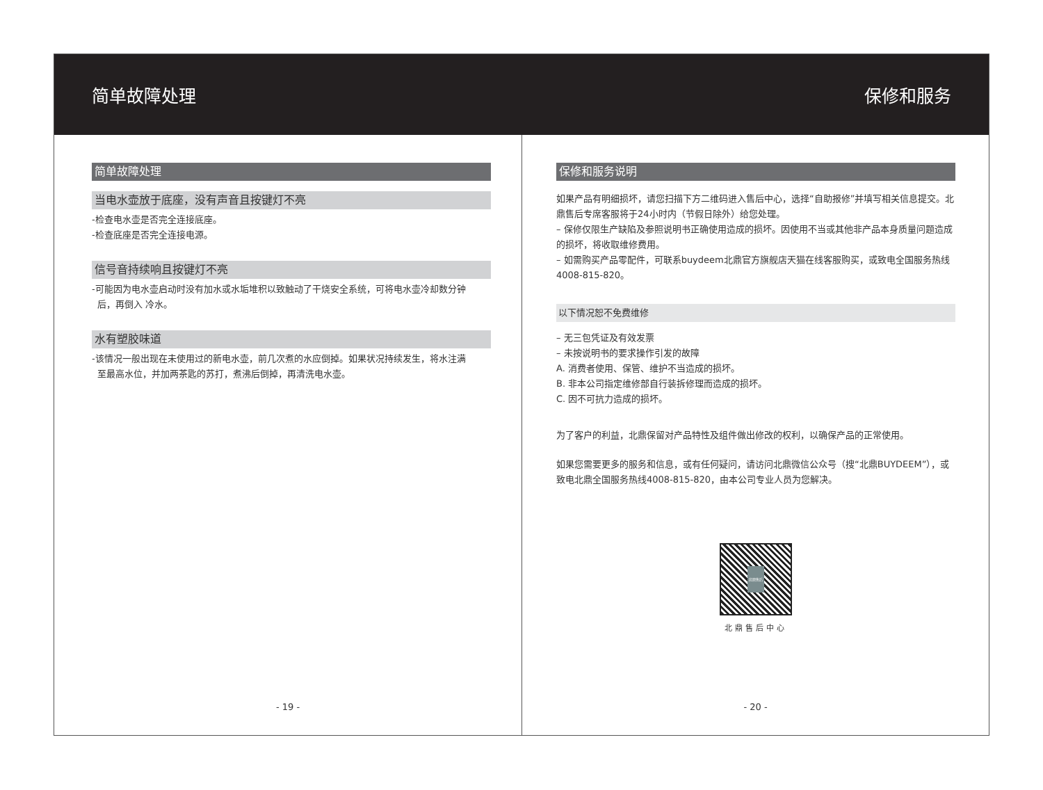简单故障处理 保修和服务
简单故障处理
当电水壶放于底座，没有声音且按键灯不亮
-检查电水壶是否完全连接底座。
-检查底座是否完全连接电源。
信号音持续响且按键灯不亮
-可能因为电水壶启动时没有加水或水垢堆积以致触动了干烧安全系统，可将电水壶冷却数分钟
后，再倒入 冷水。
水有塑胶味道
-该情况一般出现在未使用过的新电水壶，前几次煮的水应倒掉。如果状况持续发生，将水注满
至最高水位，并加两茶匙的苏打，煮沸后倒掉，再清洗电水壶。
- 19 -
保修和服务说明
如果产品有明细损坏，请您扫描下方二维码进入售后中心，选择“自助报修”并填写相关信息提交。北鼎售后专席客服将于24小时内（节假日除外）给您处理。
– 保修仅限生产缺陷及参照说明书正确使用造成的损坏。因使用不当或其他非产品本身质量问题造成的损坏，将收取维修费用。
– 如需购买产品零配件，可联系buydeem北鼎官方旗舰店天猫在线客服购买，或致电全国服务热线4008-815-820。
以下情况恕不免费维修
– 无三包凭证及有效发票
– 未按说明书的要求操作引发的故障
A. 消费者使用、保管、维护不当造成的损坏。
B. 非本公司指定维修部自行装拆修理而造成的损坏。
C. 因不可抗力造成的损坏。
为了客户的利益，北鼎保留对产品特性及组件做出修改的权利，以确保产品的正常使用。
如果您需要更多的服务和信息，或有任何疑问，请访问北鼎微信公众号（搜“北鼎BUYDEEM”），或致电北鼎全国服务热线4008-815-820，由本公司专业人员为您解决。
北鼎售后
北鼎售后中心
- 20 -